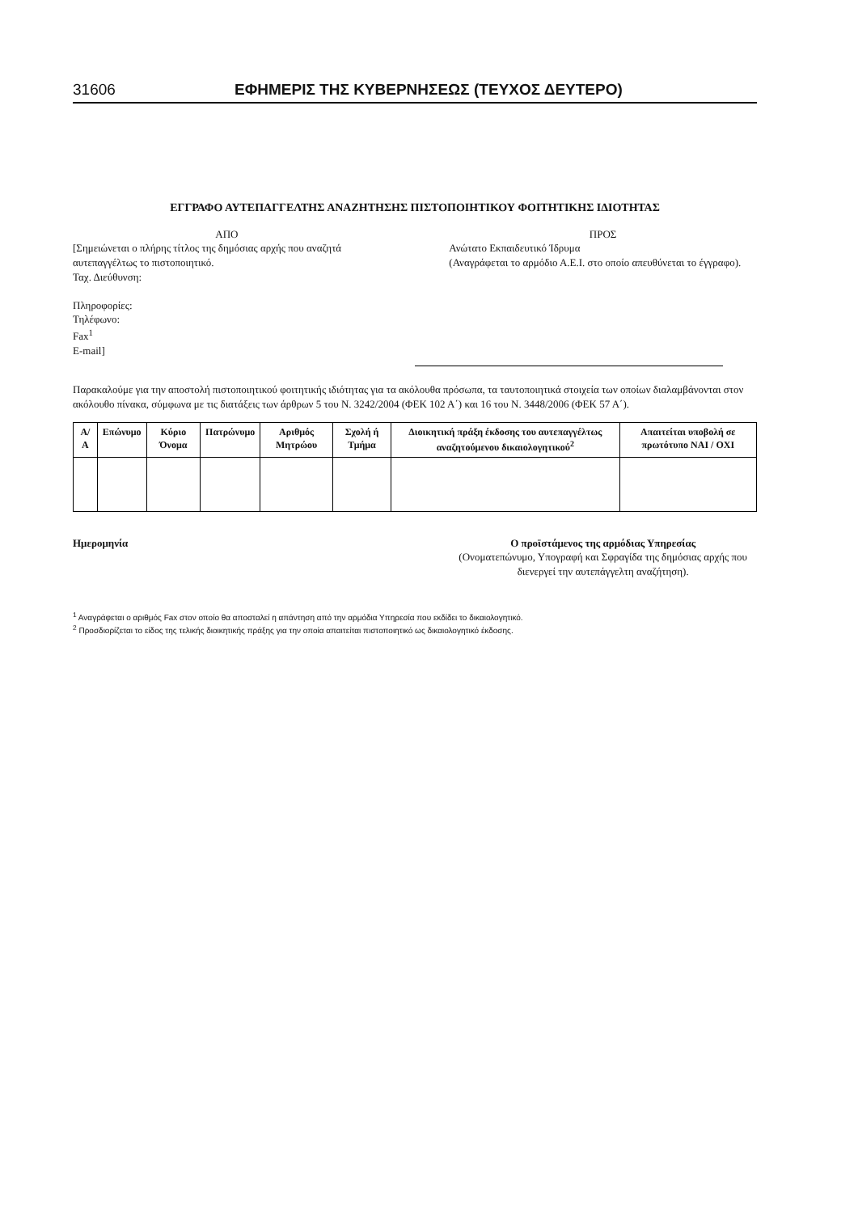31606 ΕΦΗΜΕΡΙΣ ΤΗΣ ΚΥΒΕΡΝΗΣΕΩΣ (ΤΕΥΧΟΣ ΔΕΥΤΕΡΟ)
ΕΓΓΡΑΦΟ ΑΥΤΕΠΑΓΓΕΛΤΗΣ ΑΝΑΖΗΤΗΣΗΣ ΠΙΣΤΟΠΟΙΗΤΙΚΟΥ ΦΟΙΤΗΤΙΚΗΣ ΙΔΙΟΤΗΤΑΣ
ΑΠΟ
[Σημειώνεται ο πλήρης τίτλος της δημόσιας αρχής που αναζητά αυτεπαγγέλτως το πιστοποιητικό.
Ταχ. Διεύθυνση:
Πληροφορίες:
Τηλέφωνο:
Fax<sup>1</sup>
E-mail]
ΠΡΟΣ
Ανώτατο Εκπαιδευτικό Ίδρυμα
(Αναγράφεται το αρμόδιο Α.Ε.Ι. στο οποίο απευθύνεται το έγγραφο).
Παρακαλούμε για την αποστολή πιστοποιητικού φοιτητικής ιδιότητας για τα ακόλουθα πρόσωπα, τα ταυτοποιητικά στοιχεία των οποίων διαλαμβάνονται στον ακόλουθο πίνακα, σύμφωνα με τις διατάξεις των άρθρων 5 του Ν. 3242/2004 (ΦΕΚ 102 Α΄) και 16 του Ν. 3448/2006 (ΦΕΚ 57 Α΄).
| Α/Α | Επώνυμο | Κύριο Όνομα | Πατρώνυμο | Αριθμός Μητρώου | Σχολή ή Τμήμα | Διοικητική πράξη έκδοσης του αυτεπαγγέλτως αναζητούμενου δικαιολογητικού<sup>2</sup> | Απαιτείται υποβολή σε πρωτότυπο ΝΑΙ / ΟΧΙ |
| --- | --- | --- | --- | --- | --- | --- | --- |
Ημερομηνία Ο προϊστάμενος της αρμόδιας Υπηρεσίας
(Ονοματεπώνυμο, Υπογραφή και Σφραγίδα της δημόσιας αρχής που διενεργεί την αυτεπάγγελτη αναζήτηση).
<sup>1</sup> Αναγράφεται ο αριθμός Fax στον οποίο θα αποσταλεί η απάντηση από την αρμόδια Υπηρεσία που εκδίδει το δικαιολογητικό.
<sup>2</sup> Προσδιορίζεται το είδος της τελικής διοικητικής πράξης για την οποία απαιτείται πιστοποιητικό ως δικαιολογητικό έκδοσης.